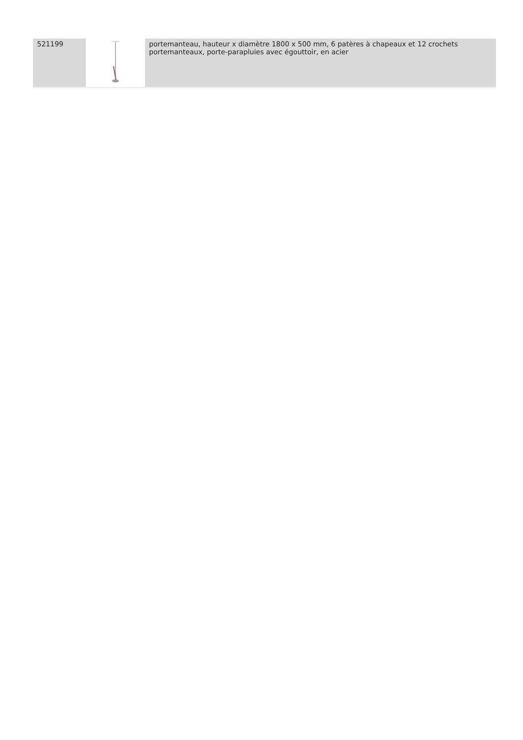| 521199 | | portemanteau, hauteur x diamètre 1800 x 500 mm, 6 patères à chapeaux et 12 crochets portemanteaux, porte-parapluies avec égouttoir, en acier |